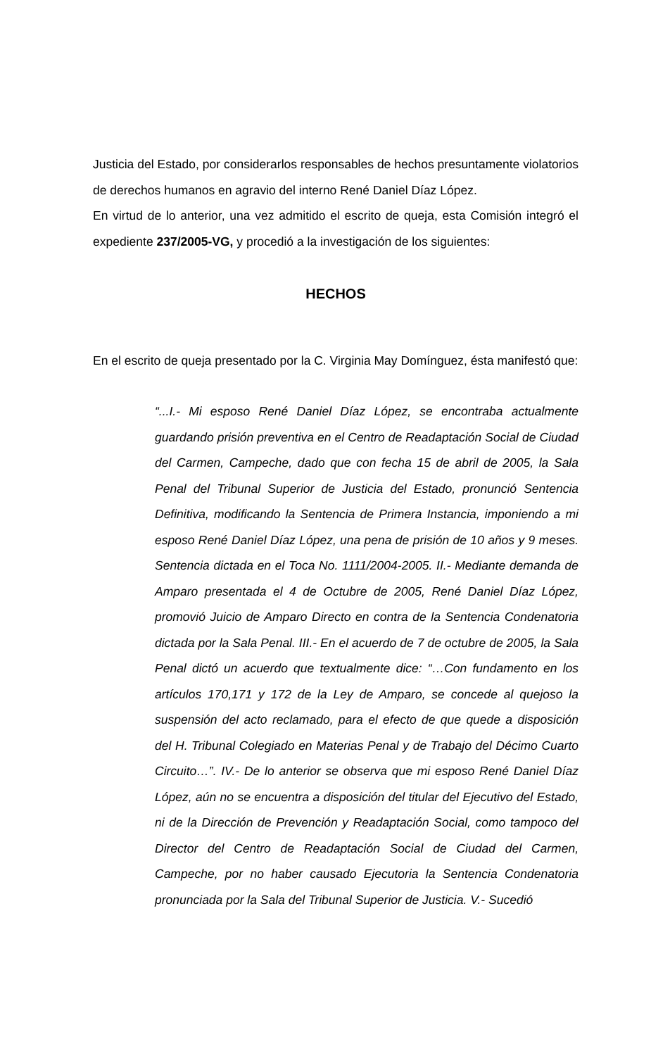Justicia del Estado, por considerarlos responsables de hechos presuntamente violatorios de derechos humanos en agravio del interno René Daniel Díaz López.
En virtud de lo anterior, una vez admitido el escrito de queja, esta Comisión integró el expediente 237/2005-VG, y procedió a la investigación de los siguientes:
HECHOS
En el escrito de queja presentado por la C. Virginia May Domínguez, ésta manifestó que:
“...I.- Mi esposo René Daniel Díaz López, se encontraba actualmente guardando prisión preventiva en el Centro de Readaptación Social de Ciudad del Carmen, Campeche, dado que con fecha 15 de abril de 2005, la Sala Penal del Tribunal Superior de Justicia del Estado, pronunció Sentencia Definitiva, modificando la Sentencia de Primera Instancia, imponiendo a mi esposo René Daniel Díaz López, una pena de prisión de 10 años y 9 meses. Sentencia dictada en el Toca No. 1111/2004-2005. II.- Mediante demanda de Amparo presentada el 4 de Octubre de 2005, René Daniel Díaz López, promovió Juicio de Amparo Directo en contra de la Sentencia Condenatoria dictada por la Sala Penal. III.- En el acuerdo de 7 de octubre de 2005, la Sala Penal dictó un acuerdo que textualmente dice: “…Con fundamento en los artículos 170,171 y 172 de la Ley de Amparo, se concede al quejoso la suspensión del acto reclamado, para el efecto de que quede a disposición del H. Tribunal Colegiado en Materias Penal y de Trabajo del Décimo Cuarto Circuito…”. IV.- De lo anterior se observa que mi esposo René Daniel Díaz López, aún no se encuentra a disposición del titular del Ejecutivo del Estado, ni de la Dirección de Prevención y Readaptación Social, como tampoco del Director del Centro de Readaptación Social de Ciudad del Carmen, Campeche, por no haber causado Ejecutoria la Sentencia Condenatoria pronunciada por la Sala del Tribunal Superior de Justicia. V.- Sucedió